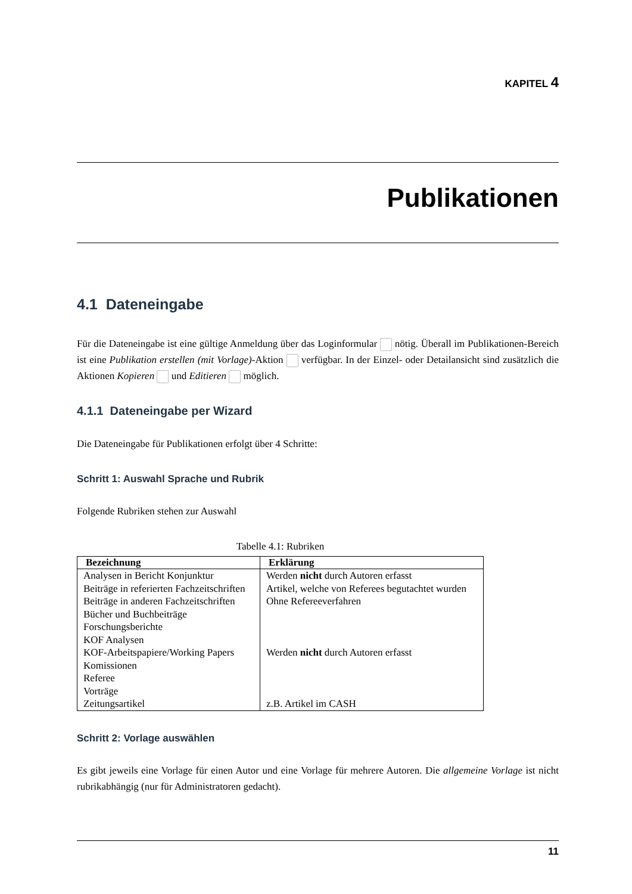KAPITEL 4
Publikationen
4.1 Dateneingabe
Für die Dateneingabe ist eine gültige Anmeldung über das Loginformular nötig. Überall im Publikationen-Bereich ist eine Publikation erstellen (mit Vorlage)-Aktion verfügbar. In der Einzel- oder Detailansicht sind zusätzlich die Aktionen Kopieren und Editieren möglich.
4.1.1 Dateneingabe per Wizard
Die Dateneingabe für Publikationen erfolgt über 4 Schritte:
Schritt 1: Auswahl Sprache und Rubrik
Folgende Rubriken stehen zur Auswahl
Tabelle 4.1: Rubriken
| Bezeichnung | Erklärung |
| --- | --- |
| Analysen in Bericht Konjunktur | Werden nicht durch Autoren erfasst |
| Beiträge in referierten Fachzeitschriften | Artikel, welche von Referees begutachtet wurden |
| Beiträge in anderen Fachzeitschriften | Ohne Refereeverfahren |
| Bücher und Buchbeiträge | |
| Forschungsberichte | |
| KOF Analysen | |
| KOF-Arbeitspapiere/Working Papers | Werden nicht durch Autoren erfasst |
| Komissionen | |
| Referee | |
| Vorträge | |
| Zeitungsartikel | z.B. Artikel im CASH |
Schritt 2: Vorlage auswählen
Es gibt jeweils eine Vorlage für einen Autor und eine Vorlage für mehrere Autoren. Die allgemeine Vorlage ist nicht rubrikabhängig (nur für Administratoren gedacht).
11